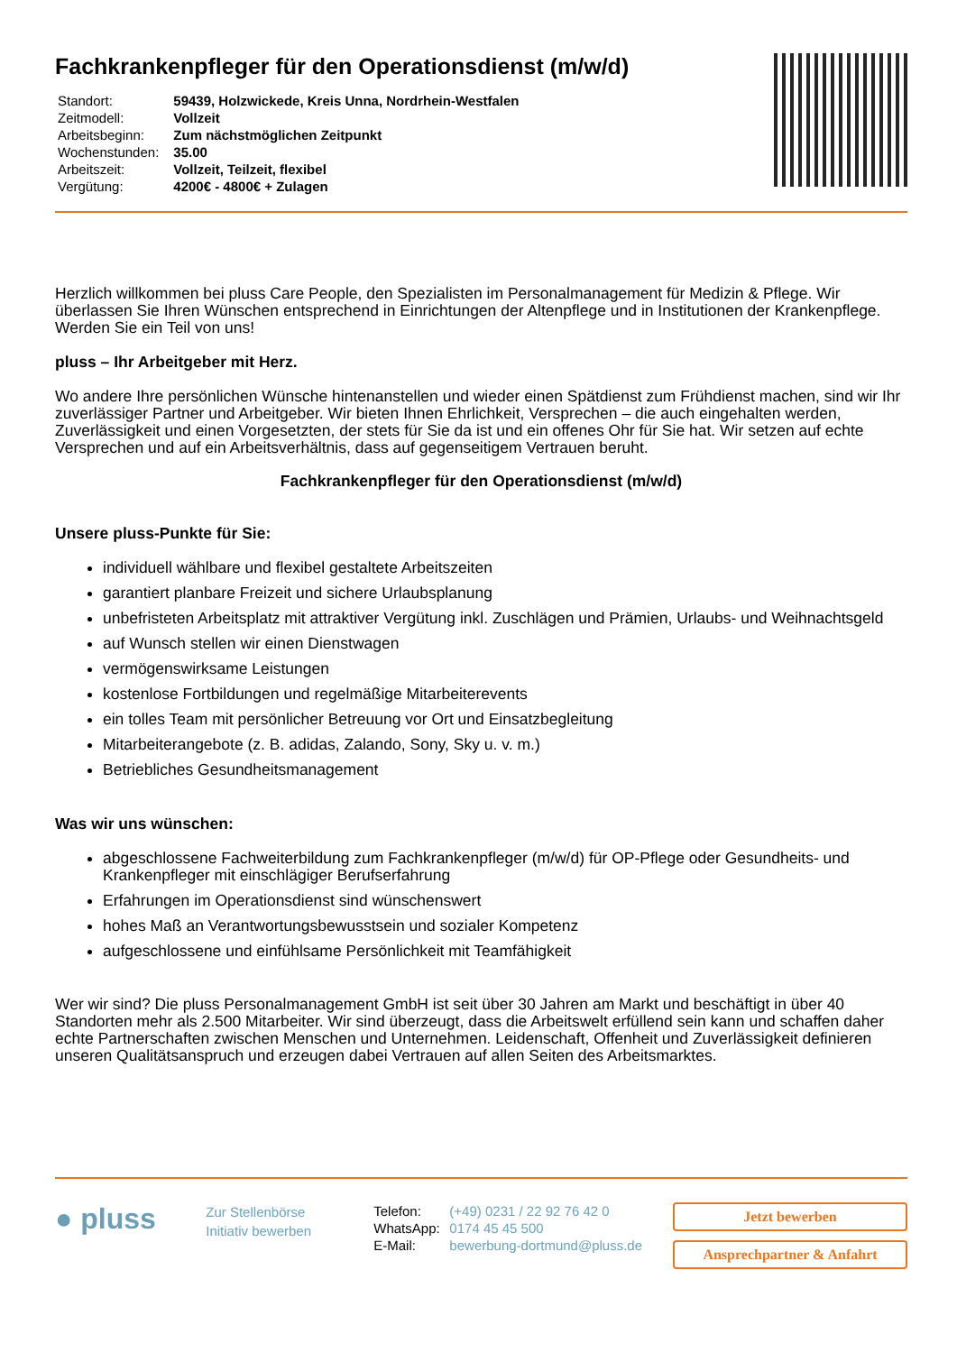Fachkrankenpfleger für den Operationsdienst (m/w/d)
| Standort: | 59439, Holzwickede, Kreis Unna, Nordrhein-Westfalen |
| Zeitmodell: | Vollzeit |
| Arbeitsbeginn: | Zum nächstmöglichen Zeitpunkt |
| Wochenstunden: | 35.00 |
| Arbeitszeit: | Vollzeit, Teilzeit, flexibel |
| Vergütung: | 4200€ - 4800€ + Zulagen |
Herzlich willkommen bei pluss Care People, den Spezialisten im Personalmanagement für Medizin & Pflege. Wir überlassen Sie Ihren Wünschen entsprechend in Einrichtungen der Altenpflege und in Institutionen der Krankenpflege. Werden Sie ein Teil von uns!
pluss – Ihr Arbeitgeber mit Herz.
Wo andere Ihre persönlichen Wünsche hintenanstellen und wieder einen Spätdienst zum Frühdienst machen, sind wir Ihr zuverlässiger Partner und Arbeitgeber. Wir bieten Ihnen Ehrlichkeit, Versprechen – die auch eingehalten werden, Zuverlässigkeit und einen Vorgesetzten, der stets für Sie da ist und ein offenes Ohr für Sie hat. Wir setzen auf echte Versprechen und auf ein Arbeitsverhältnis, dass auf gegenseitigem Vertrauen beruht.
Fachkrankenpfleger für den Operationsdienst (m/w/d)
Unsere pluss-Punkte für Sie:
individuell wählbare und flexibel gestaltete Arbeitszeiten
garantiert planbare Freizeit und sichere Urlaubsplanung
unbefristeten Arbeitsplatz mit attraktiver Vergütung inkl. Zuschlägen und Prämien, Urlaubs- und Weihnachtsgeld
auf Wunsch stellen wir einen Dienstwagen
vermögenswirksame Leistungen
kostenlose Fortbildungen und regelmäßige Mitarbeiterevents
ein tolles Team mit persönlicher Betreuung vor Ort und Einsatzbegleitung
Mitarbeiterangebote (z. B. adidas, Zalando, Sony, Sky u. v. m.)
Betriebliches Gesundheitsmanagement
Was wir uns wünschen:
abgeschlossene Fachweiterbildung zum Fachkrankenpfleger (m/w/d) für OP-Pflege oder Gesundheits- und Krankenpfleger mit einschlägiger Berufserfahrung
Erfahrungen im Operationsdienst sind wünschenswert
hohes Maß an Verantwortungsbewusstsein und sozialer Kompetenz
aufgeschlossene und einfühlsame Persönlichkeit mit Teamfähigkeit
Wer wir sind? Die pluss Personalmanagement GmbH ist seit über 30 Jahren am Markt und beschäftigt in über 40 Standorten mehr als 2.500 Mitarbeiter. Wir sind überzeugt, dass die Arbeitswelt erfüllend sein kann und schaffen daher echte Partnerschaften zwischen Menschen und Unternehmen. Leidenschaft, Offenheit und Zuverlässigkeit definieren unseren Qualitätsanspruch und erzeugen dabei Vertrauen auf allen Seiten des Arbeitsmarktes.
● pluss
Zur Stellenbörse
Initiativ bewerben
| Telefon: | (+49) 0231 / 22 92 76 42 0 |
| WhatsApp: | 0174 45 45 500 |
| E-Mail: | bewerbung-dortmund@pluss.de |
Jetzt bewerben
Ansprechpartner & Anfahrt